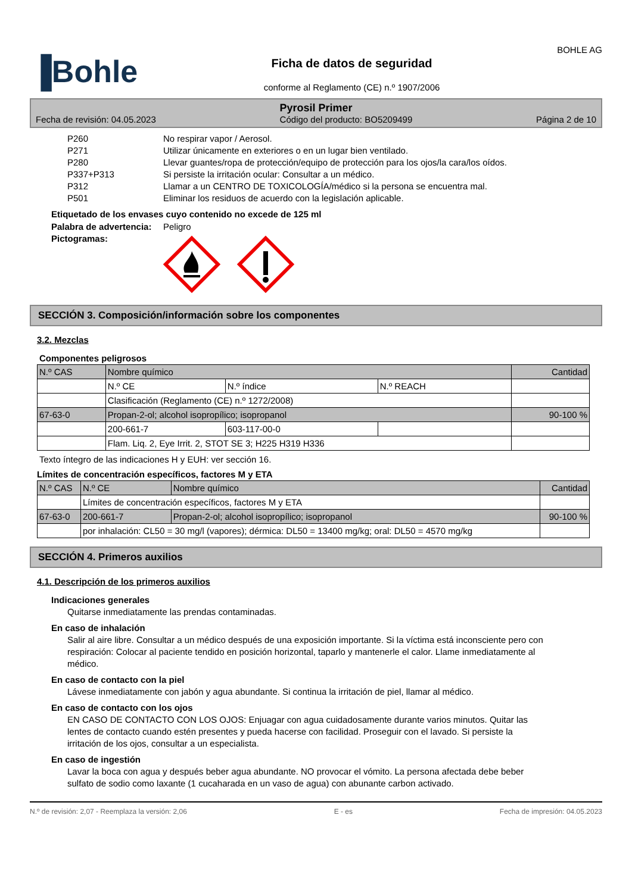▐Bohle
Ficha de datos de seguridad
conforme al Reglamento (CE) n.º 1907/2006
BOHLE AG
Pyrosil Primer
Fecha de revisión: 04.05.2023 Código del producto: BO5209499 Página 2 de 10
P260 No respirar vapor / Aerosol.
P271 Utilizar únicamente en exteriores o en un lugar bien ventilado.
P280 Llevar guantes/ropa de protección/equipo de protección para los ojos/la cara/los oídos.
P337+P313 Si persiste la irritación ocular: Consultar a un médico.
P312 Llamar a un CENTRO DE TOXICOLOGÍA/médico si la persona se encuentra mal.
P501 Eliminar los residuos de acuerdo con la legislación aplicable.
Etiquetado de los envases cuyo contenido no excede de 125 ml
Palabra de advertencia: Peligro
Pictogramas:
SECCIÓN 3. Composición/información sobre los componentes
3.2. Mezclas
Componentes peligrosos
| N.º CAS | Nombre químico | | | Cantidad |
| --- | --- | --- | --- | --- |
| | N.º CE | N.º índice | N.º REACH | |
| | Clasificación (Reglamento (CE) n.º 1272/2008) | | | |
| 67-63-0 | Propan-2-ol; alcohol isopropílico; isopropanol | | | 90-100 % |
| | 200-661-7 | 603-117-00-0 | | |
| | Flam. Liq. 2, Eye Irrit. 2, STOT SE 3; H225 H319 H336 | | | |
Texto íntegro de las indicaciones H y EUH: ver sección 16.
Límites de concentración específicos, factores M y ETA
| N.º CAS | N.º CE | Nombre químico | Cantidad |
| --- | --- | --- | --- |
| | Límites de concentración específicos, factores M y ETA | | |
| 67-63-0 | 200-661-7 | Propan-2-ol; alcohol isopropílico; isopropanol | 90-100 % |
| | por inhalación: CL50 = 30 mg/l (vapores); dérmica: DL50 = 13400 mg/kg; oral: DL50 = 4570 mg/kg | | |
SECCIÓN 4. Primeros auxilios
4.1. Descripción de los primeros auxilios
Indicaciones generales
Quitarse inmediatamente las prendas contaminadas.
En caso de inhalación
Salir al aire libre. Consultar a un médico después de una exposición importante. Si la víctima está inconsciente pero con respiración: Colocar al paciente tendido en posición horizontal, taparlo y mantenerle el calor. Llame inmediatamente al médico.
En caso de contacto con la piel
Lávese inmediatamente con jabón y agua abundante. Si continua la irritación de piel, llamar al médico.
En caso de contacto con los ojos
EN CASO DE CONTACTO CON LOS OJOS: Enjuagar con agua cuidadosamente durante varios minutos. Quitar las lentes de contacto cuando estén presentes y pueda hacerse con facilidad. Proseguir con el lavado. Si persiste la irritación de los ojos, consultar a un especialista.
En caso de ingestión
Lavar la boca con agua y después beber agua abundante. NO provocar el vómito. La persona afectada debe beber sulfato de sodio como laxante (1 cucaharada en un vaso de agua) con abunante carbon activado.
N.º de revisión: 2,07 - Reemplaza la versión: 2,06 E - es Fecha de impresión: 04.05.2023